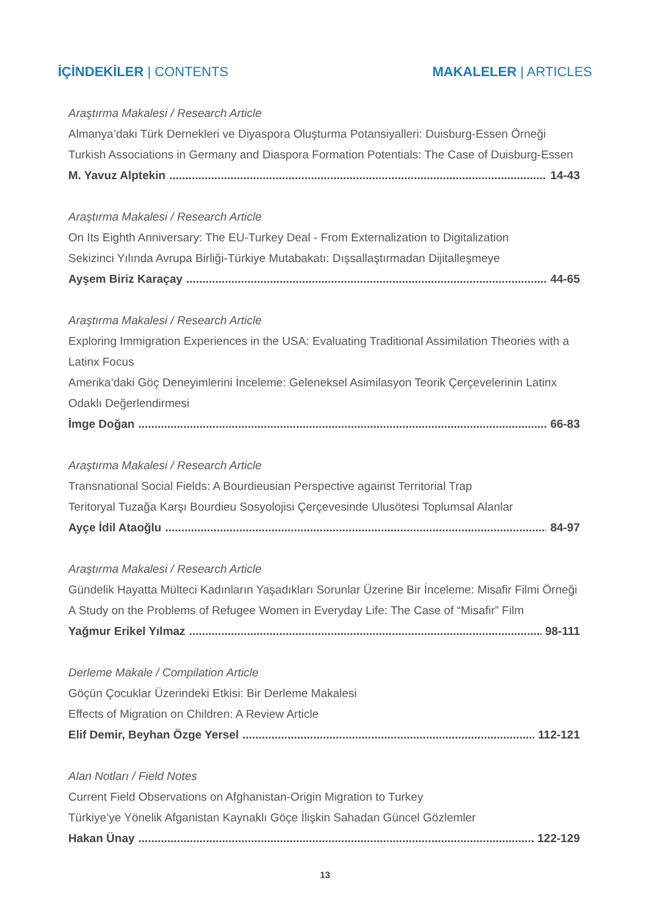İÇİNDEKİLER | CONTENTS MAKALELER | ARTICLES
Araştırma Makalesi / Research Article
Almanya’daki Türk Dernekleri ve Diyaspora Oluşturma Potansiyalleri: Duisburg-Essen Örneği
Turkish Associations in Germany and Diaspora Formation Potentials: The Case of Duisburg-Essen
M. Yavuz Alptekin 14-43
Araştırma Makalesi / Research Article
On Its Eighth Anniversary: The EU-Turkey Deal - From Externalization to Digitalization
Sekizinci Yılında Avrupa Birliği-Türkiye Mutabakatı: Dışsallaştırmadan Dijitalleşmeye
Ayşem Biriz Karaçay 44-65
Araştırma Makalesi / Research Article
Exploring Immigration Experiences in the USA: Evaluating Traditional Assimilation Theories with a Latinx Focus
Amerika’daki Göç Deneyimlerini İnceleme: Geleneksel Asimilasyon Teorik Çerçevelerinin Latinx Odaklı Değerlendirmesi
İmge Doğan 66-83
Araştırma Makalesi / Research Article
Transnational Social Fields: A Bourdieusian Perspective against Territorial Trap
Teritoryal Tuzağa Karşı Bourdieu Sosyolojisi Çerçevesinde Ulusötesi Toplumsal Alanlar
Ayçe İdil Ataoğlu 84-97
Araştırma Makalesi / Research Article
Gündelik Hayatta Mülteci Kadınların Yaşadıkları Sorunlar Üzerine Bir İnceleme: Misafir Filmi Örneği
A Study on the Problems of Refugee Women in Everyday Life: The Case of “Misafir” Film
Yağmur Erikel Yılmaz 98-111
Derleme Makale / Compilation Article
Göçün Çocuklar Üzerindeki Etkisi: Bir Derleme Makalesi
Effects of Migration on Children: A Review Article
Elif Demir, Beyhan Özge Yersel 112-121
Alan Notları / Field Notes
Current Field Observations on Afghanistan-Origin Migration to Turkey
Türkiye’ye Yönelik Afganistan Kaynaklı Göçe İlişkin Sahadan Güncel Gözlemler
Hakan Ünay 122-129
13